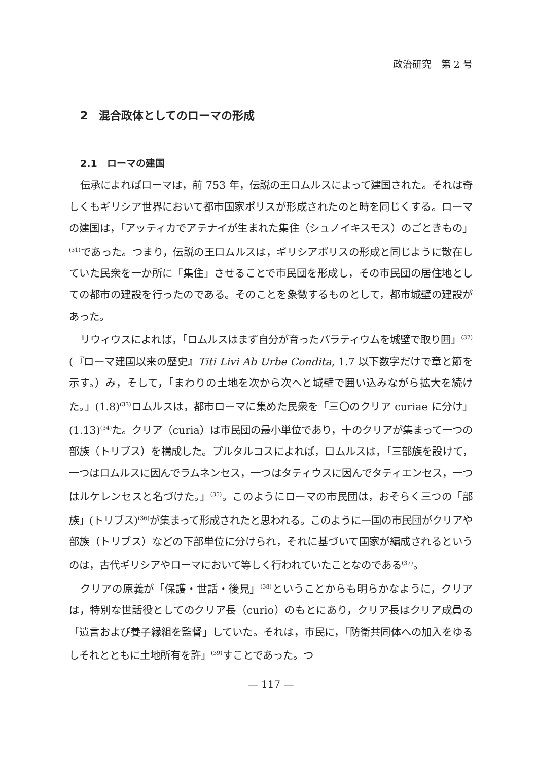政治研究　第 2 号
2　混合政体としてのローマの形成
2.1　ローマの建国
伝承によればローマは，前 753 年，伝説の王ロムルスによって建国された。それは奇しくもギリシア世界において都市国家ポリスが形成されたのと時を同じくする。ローマの建国は，「アッティカでアテナイが生まれた集住（シュノイキスモス）のごときもの」<sup>(31)</sup>であった。つまり，伝説の王ロムルスは，ギリシアポリスの形成と同じように散在していた民衆を一か所に「集住」させることで市民団を形成し，その市民団の居住地としての都市の建設を行ったのである。そのことを象徴するものとして，都市城壁の建設があった。
リウィウスによれば，「ロムルスはまず自分が育ったパラティウムを城壁で取り囲」<sup>(32)</sup>(『ローマ建国以来の歴史』Titi Livi Ab Urbe Condita, 1.7 以下数字だけで章と節を示す。）み，そして，「まわりの土地を次から次へと城壁で囲い込みながら拡大を続けた。」(1.8)<sup>(33)</sup>ロムルスは，都市ローマに集めた民衆を「三〇のクリア curiae に分け」(1.13)<sup>(34)</sup>た。クリア（curia）は市民団の最小単位であり，十のクリアが集まって一つの部族（トリブス）を構成した。プルタルコスによれば，ロムルスは，「三部族を設けて，一つはロムルスに因んでラムネンセス，一つはタティウスに因んでタティエンセス，一つはルケレンセスと名づけた。」<sup>(35)</sup>。このようにローマの市民団は，おそらく三つの「部族」(トリブス)<sup>(36)</sup>が集まって形成されたと思われる。このように一国の市民団がクリアや部族（トリブス）などの下部単位に分けられ，それに基づいて国家が編成されるというのは，古代ギリシアやローマにおいて等しく行われていたことなのである<sup>(37)</sup>。
クリアの原義が「保護・世話・後見」<sup>(38)</sup>ということからも明らかなように，クリアは，特別な世話役としてのクリア長（curio）のもとにあり，クリア長はクリア成員の「遺言および養子縁組を監督」していた。それは，市民に，「防衛共同体への加入をゆるしそれとともに土地所有を許」<sup>(39)</sup>すことであった。つ
— 117 —